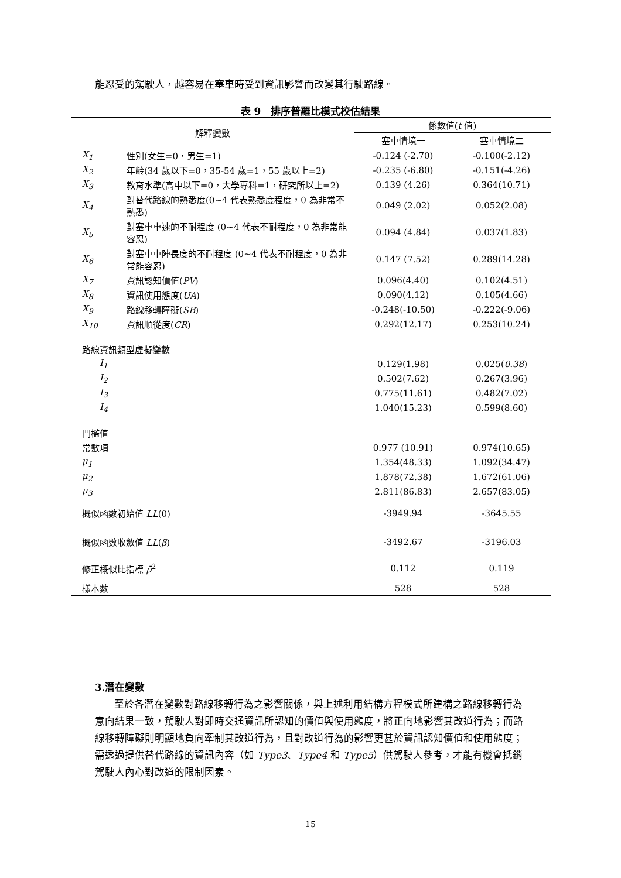能忍受的駕駛人，越容易在塞車時受到資訊影響而改變其行駛路線。
表 9　排序普羅比模式校估結果
| 解釋變數 | | 係數值( t 值) | |
| --- | --- | --- | --- |
| | | 塞車情境一 | 塞車情境二 |
| X<sub>1</sub> | 性別(女生=0，男生=1) | -0.124 (-2.70) | -0.100(-2.12) |
| X<sub>2</sub> | 年齡(34 歲以下=0，35-54 歲=1，55 歲以上=2) | -0.235 (-6.80) | -0.151(-4.26) |
| X<sub>3</sub> | 教育水準(高中以下=0，大學專科=1，研究所以上=2) | 0.139 (4.26) | 0.364(10.71) |
| X<sub>4</sub> | 對替代路線的熟悉度(0~4 代表熟悉度程度，0 為非常不熟悉) | 0.049 (2.02) | 0.052(2.08) |
| X<sub>5</sub> | 對塞車車速的不耐程度 (0~4 代表不耐程度，0 為非常能容忍) | 0.094 (4.84) | 0.037(1.83) |
| X<sub>6</sub> | 對塞車車陣長度的不耐程度 (0~4 代表不耐程度，0 為非常能容忍) | 0.147 (7.52) | 0.289(14.28) |
| X<sub>7</sub> | 資訊認知價值( PV ) | 0.096(4.40) | 0.102(4.51) |
| X<sub>8</sub> | 資訊使用態度( UA ) | 0.090(4.12) | 0.105(4.66) |
| X<sub>9</sub> | 路線移轉障礙( SB ) | -0.248(-10.50) | -0.222(-9.06) |
| X<sub>10</sub> | 資訊順從度( CR ) | 0.292(12.17) | 0.253(10.24) |
| 路線資訊類型虛擬變數 | | | |
| I<sub>1</sub> | | 0.129(1.98) | 0.025( 0.38 ) |
| I<sub>2</sub> | | 0.502(7.62) | 0.267(3.96) |
| I<sub>3</sub> | | 0.775(11.61) | 0.482(7.02) |
| I<sub>4</sub> | | 1.040(15.23) | 0.599(8.60) |
| 門檻值 | | | |
| 常數項 | | 0.977 (10.91) | 0.974(10.65) |
| μ<sub>1</sub> | | 1.354(48.33) | 1.092(34.47) |
| μ<sub>2</sub> | | 1.878(72.38) | 1.672(61.06) |
| μ<sub>3</sub> | | 2.811(86.83) | 2.657(83.05) |
| 概似函數初始值 LL (0) | | -3949.94 | -3645.55 |
| 概似函數收斂值 LL ( β̂ ) | | -3492.67 | -3196.03 |
| 修正概似比指標 ρ̄<sup>2</sup> | | 0.112 | 0.119 |
| 樣本數 | | 528 | 528 |
3.潛在變數
至於各潛在變數對路線移轉行為之影響關係，與上述利用結構方程模式所建構之路線移轉行為意向結果一致，駕駛人對即時交通資訊所認知的價值與使用態度，將正向地影響其改道行為；而路線移轉障礙則明顯地負向牽制其改道行為，且對改道行為的影響更甚於資訊認知價值和使用態度；需透過提供替代路線的資訊內容（如 Type3、Type4 和 Type5）供駕駛人參考，才能有機會抵銷駕駛人內心對改道的限制因素。
15